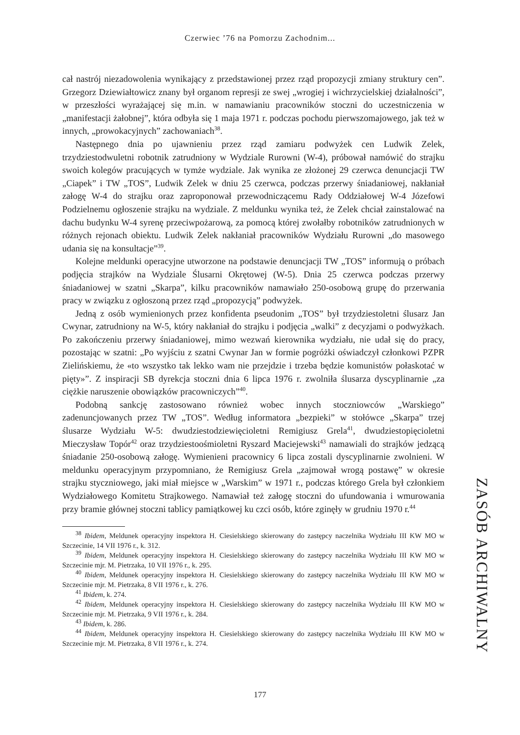Czerwiec ’76 na Pomorzu Zachodnim...
cał nastrój niezadowolenia wynikający z przedstawionej przez rząd propozycji zmiany struktury cen”. Grzegorz Dziewiałtowicz znany był organom represji ze swej „wrogiej i wichrzycielskiej działalności”, w przeszłości wyrażającej się m.in. w namawianiu pracowników stoczni do uczestniczenia w „manifestacji żałobnej”, która odbyła się 1 maja 1971 r. podczas pochodu pierwszomajowego, jak też w innych, „prowokacyjnych” zachowaniach<sup>38</sup>.
Następnego dnia po ujawnieniu przez rząd zamiaru podwyżek cen Ludwik Zelek, trzydziestodwuletni robotnik zatrudniony w Wydziale Rurowni (W-4), próbował namówić do strajku swoich kolegów pracujących w tymże wydziale. Jak wynika ze złożonej 29 czerwca denuncjacji TW „Ciapek” i TW „TOS”, Ludwik Zelek w dniu 25 czerwca, podczas przerwy śniadaniowej, nakłaniał załogę W-4 do strajku oraz zaproponował przewodniczącemu Rady Oddziałowej W-4 Józefowi Podzielnemu ogłoszenie strajku na wydziale. Z meldunku wynika też, że Zelek chciał zainstalować na dachu budynku W-4 syrenę przeciwpożarową, za pomocą której zwołałby robotników zatrudnionych w różnych rejonach obiektu. Ludwik Zelek nakłaniał pracowników Wydziału Rurowni „do masowego udania się na konsultacje”<sup>39</sup>.
Kolejne meldunki operacyjne utworzone na podstawie denuncjacji TW „TOS” informują o próbach podjęcia strajków na Wydziale Ślusarni Okrętowej (W-5). Dnia 25 czerwca podczas przerwy śniadaniowej w szatni „Skarpa”, kilku pracowników namawiało 250-osobową grupę do przerwania pracy w związku z ogłoszoną przez rząd „propozycją” podwyżek.
Jedną z osób wymienionych przez konfidenta pseudonim „TOS” był trzydziestoletni ślusarz Jan Cwynar, zatrudniony na W-5, który nakłaniał do strajku i podjęcia „walki” z decyzjami o podwyżkach. Po zakończeniu przerwy śniadaniowej, mimo wezwań kierownika wydziału, nie udał się do pracy, pozostając w szatni: „Po wyjściu z szatni Cwynar Jan w formie pogróżki oświadczył członkowi PZPR Zielińskiemu, że «to wszystko tak lekko wam nie przejdzie i trzeba będzie komunistów połaskotać w pięty»”. Z inspiracji SB dyrekcja stoczni dnia 6 lipca 1976 r. zwolniła ślusarza dyscyplinarnie „za ciężkie naruszenie obowiązków pracowniczych”<sup>40</sup>.
Podobną sankcję zastosowano również wobec innych stoczniowców „Warskiego” zadenuncjowanych przez TW „TOS”. Według informatora „bezpieki” w stołówce „Skarpa” trzej ślusarze Wydziału W-5: dwudziestodziewięcioletni Remigiusz Grela<sup>41</sup>, dwudziestopięcioletni Mieczysław Topór<sup>42</sup> oraz trzydziestoośmioletni Ryszard Maciejewski<sup>43</sup> namawiali do strajków jedzącą śniadanie 250-osobową załogę. Wymienieni pracownicy 6 lipca zostali dyscyplinarnie zwolnieni. W meldunku operacyjnym przypomniano, że Remigiusz Grela „zajmował wrogą postawę” w okresie strajku styczniowego, jaki miał miejsce w „Warskim” w 1971 r., podczas którego Grela był członkiem Wydziałowego Komitetu Strajkowego. Namawiał też załogę stoczni do ufundowania i wmurowania przy bramie głównej stoczni tablicy pamiątkowej ku czci osób, które zginęły w grudniu 1970 r.<sup>44</sup>
<sup>38</sup> Ibidem, Meldunek operacyjny inspektora H. Ciesielskiego skierowany do zastępcy naczelnika Wydziału III KW MO w Szczecinie, 14 VII 1976 r., k. 312.
<sup>39</sup> Ibidem, Meldunek operacyjny inspektora H. Ciesielskiego skierowany do zastępcy naczelnika Wydziału III KW MO w Szczecinie mjr. M. Pietrzaka, 10 VII 1976 r., k. 295.
<sup>40</sup> Ibidem, Meldunek operacyjny inspektora H. Ciesielskiego skierowany do zastępcy naczelnika Wydziału III KW MO w Szczecinie mjr. M. Pietrzaka, 8 VII 1976 r., k. 276.
<sup>41</sup> Ibidem, k. 274.
<sup>42</sup> Ibidem, Meldunek operacyjny inspektora H. Ciesielskiego skierowany do zastępcy naczelnika Wydziału III KW MO w Szczecinie mjr. M. Pietrzaka, 9 VII 1976 r., k. 284.
<sup>43</sup> Ibidem, k. 286.
<sup>44</sup> Ibidem, Meldunek operacyjny inspektora H. Ciesielskiego skierowany do zastępcy naczelnika Wydziału III KW MO w Szczecinie mjr. M. Pietrzaka, 8 VII 1976 r., k. 274.
ZASÓB ARCHIWALNY
177